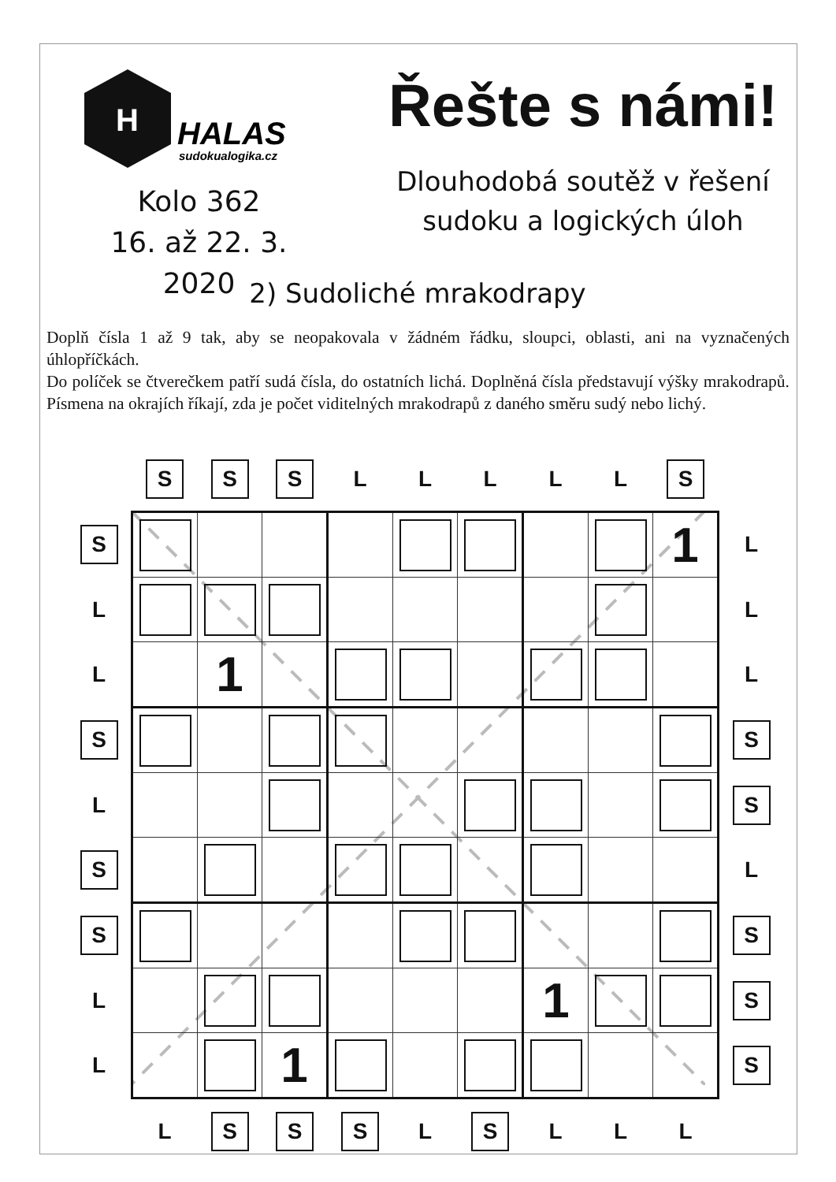H
HALAS
sudokualogika.cz
Řešte s námi!
Dlouhodobá soutěž v řešení
sudoku a logických úloh
Kolo 362
16. až 22. 3. 2020
2) Sudoliché mrakodrapy
Doplň čísla 1 až 9 tak, aby se neopakovala v žádném řádku, sloupci, oblasti, ani na vyznačených úhlopříčkách.
Do políček se čtverečkem patří sudá čísla, do ostatních lichá. Doplněná čísla představují výšky mrakodrapů. Písmena na okrajích říkají, zda je počet viditelných mrakodrapů z daného směru sudý nebo lichý.
| | S | S | S | L | L | L | L | L | S | |
| S | | | | | | | | | 1 | L |
| L | | | | | | | | | | L |
| L | | 1 | | | | | | | | L |
| S | | | | | | | | | | S |
| L | | | | | | | | | | S |
| S | | | | | | | | | | L |
| S | | | | | | | | | | S |
| L | | | | | | | 1 | | | S |
| L | | | 1 | | | | | | | S |
| | L | S | S | S | L | S | L | L | L | |